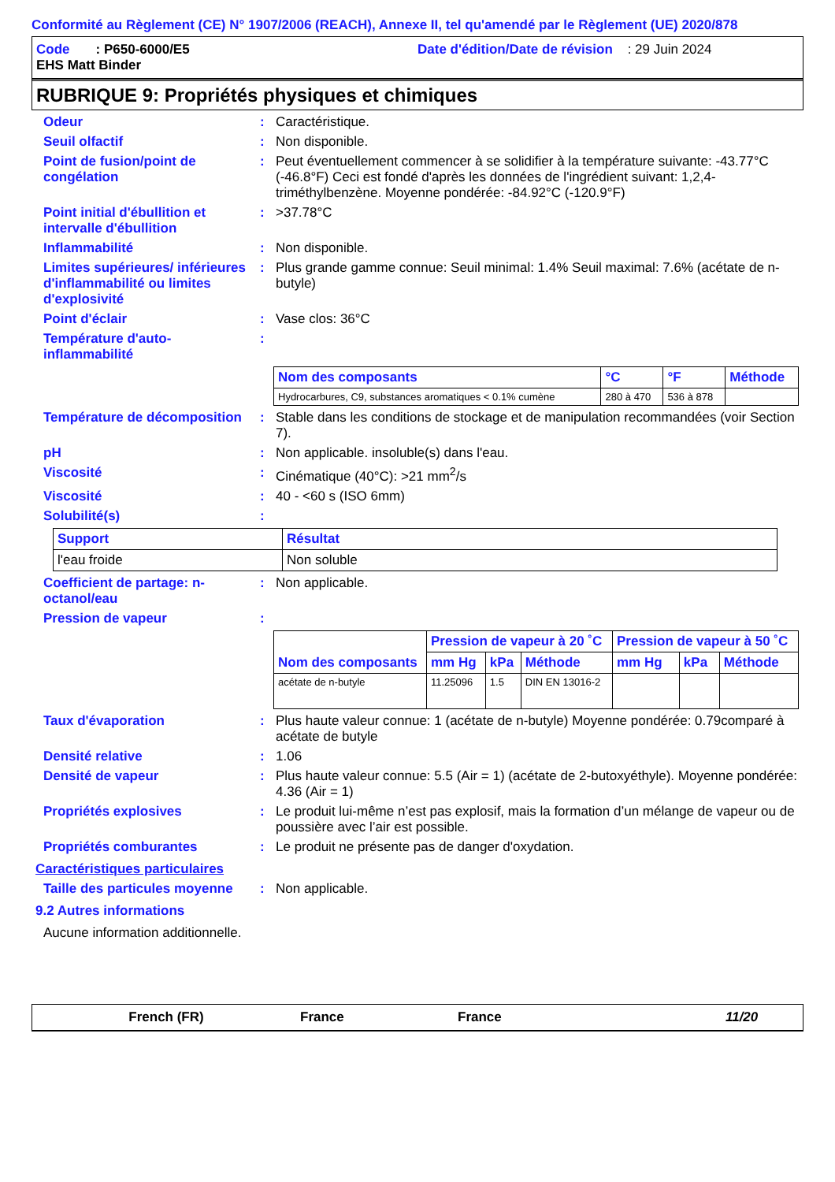Conformité au Règlement (CE) N° 1907/2006 (REACH), Annexe II, tel qu'amendé par le Règlement (UE) 2020/878
Code : P650-6000/E5
Date d'édition/Date de révision : 29 Juin 2024
EHS Matt Binder
RUBRIQUE 9: Propriétés physiques et chimiques
Odeur : Caractéristique.
Seuil olfactif : Non disponible.
Point de fusion/point de congélation
: Peut éventuellement commencer à se solidifier à la température suivante: -43.77°C (-46.8°F) Ceci est fondé d'après les données de l'ingrédient suivant: 1,2,4-triméthylbenzène. Moyenne pondérée: -84.92°C (-120.9°F)
Point initial d'ébullition et intervalle d'ébullition
: >37.78°C
Inflammabilité : Non disponible.
Limites supérieures/ inférieures d'inflammabilité ou limites d'explosivité
: Plus grande gamme connue: Seuil minimal: 1.4% Seuil maximal: 7.6% (acétate de n-butyle)
Point d'éclair : Vase clos: 36°C
Température d'auto-inflammabilité
:
| Nom des composants | °C | °F | Méthode |
| --- | --- | --- | --- |
| Hydrocarbures, C9, substances aromatiques < 0.1% cumène | 280 à 470 | 536 à 878 | |
Température de décomposition
: Stable dans les conditions de stockage et de manipulation recommandées (voir Section 7).
pH : Non applicable. insoluble(s) dans l'eau.
Viscosité : Cinématique (40°C): >21 mm<sup>2</sup>/s
Viscosité : 40 - <60 s (ISO 6mm)
Solubilité(s) :
| Support | Résultat |
| --- | --- |
| l'eau froide | Non soluble |
Coefficient de partage: n-octanol/eau
: Non applicable.
Pression de vapeur :
| Nom des composants | Pression de vapeur à 20 ˚C | | | Pression de vapeur à 50 ˚C | | |
| --- | --- | --- | --- | --- | --- | --- |
| | mm Hg | kPa | Méthode | mm Hg | kPa | Méthode |
| acétate de n-butyle | 11.25096 | 1.5 | DIN EN 13016-2 | | | |
Taux d'évaporation : Plus haute valeur connue: 1 (acétate de n-butyle) Moyenne pondérée: 0.79comparé à acétate de butyle
Densité relative : 1.06
Densité de vapeur : Plus haute valeur connue: 5.5 (Air = 1) (acétate de 2-butoxyéthyle). Moyenne pondérée: 4.36 (Air = 1)
Propriétés explosives : Le produit lui-même n’est pas explosif, mais la formation d’un mélange de vapeur ou de poussière avec l’air est possible.
Propriétés comburantes : Le produit ne présente pas de danger d'oxydation.
Caractéristiques particulaires
Taille des particules moyenne
: Non applicable.
9.2 Autres informations
Aucune information additionnelle.
French (FR) France France 11/20